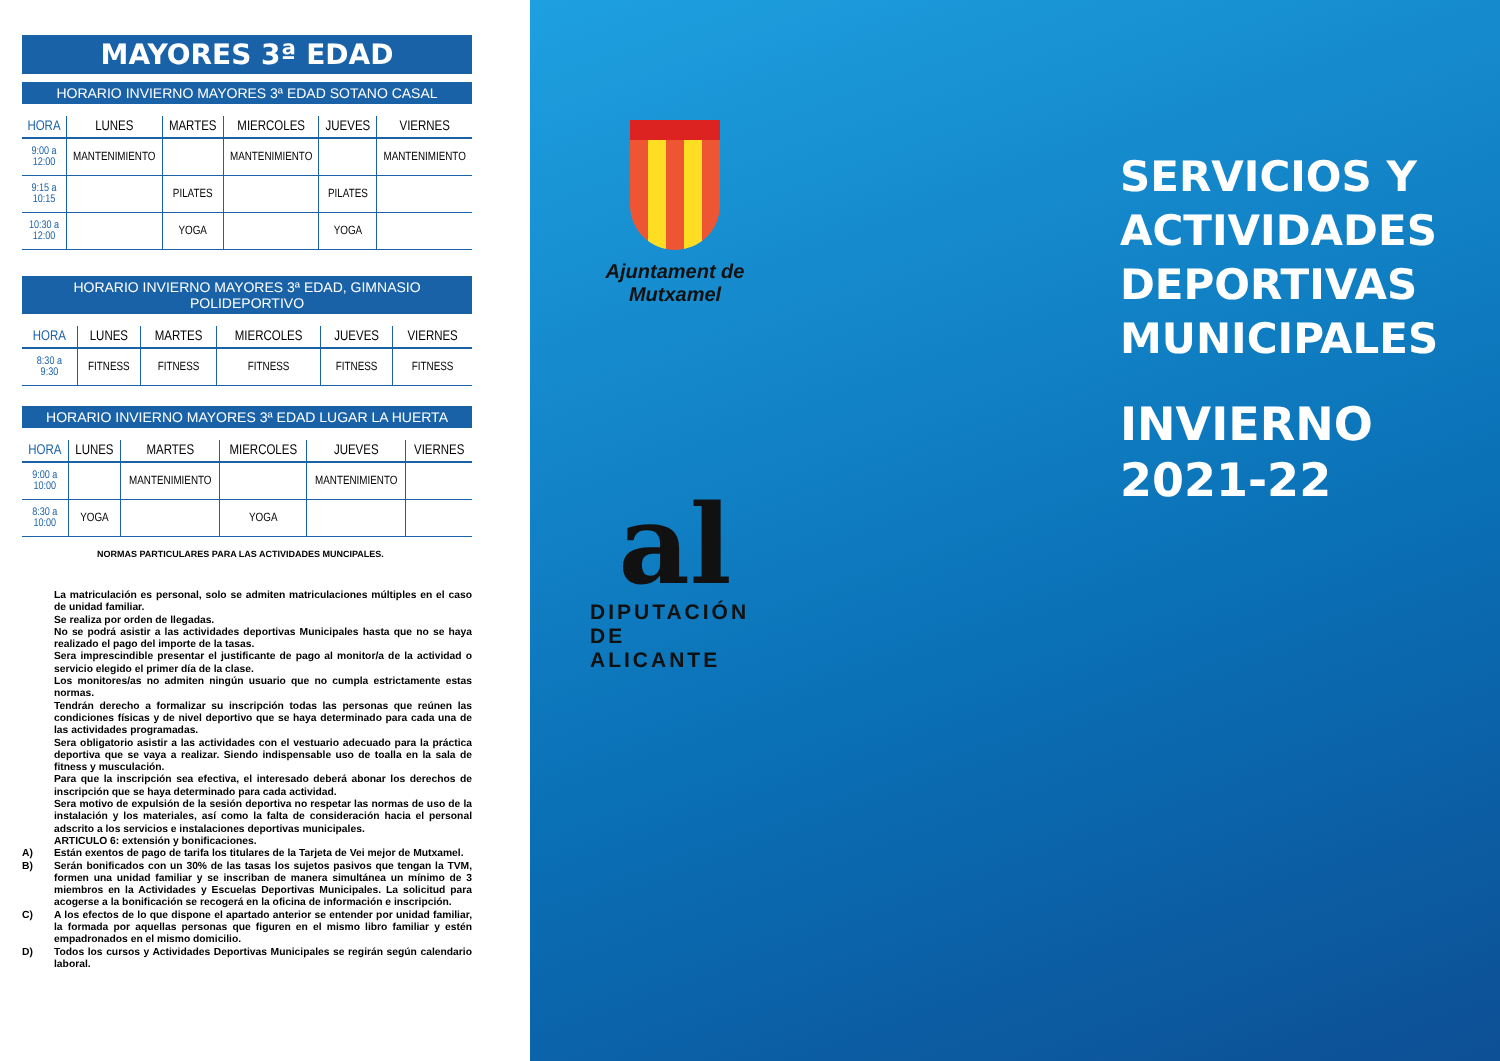MAYORES 3ª EDAD
HORARIO INVIERNO MAYORES 3ª EDAD SOTANO CASAL
| HORA | LUNES | MARTES | MIERCOLES | JUEVES | VIERNES |
| --- | --- | --- | --- | --- | --- |
| 9:00 a 12:00 | MANTENIMIENTO | | MANTENIMIENTO | | MANTENIMIENTO |
| 9:15 a 10:15 | | PILATES | | PILATES | |
| 10:30 a 12:00 | | YOGA | | YOGA | |
HORARIO INVIERNO MAYORES 3ª EDAD, GIMNASIO POLIDEPORTIVO
| HORA | LUNES | MARTES | MIERCOLES | JUEVES | VIERNES |
| --- | --- | --- | --- | --- | --- |
| 8:30 a 9:30 | FITNESS | FITNESS | FITNESS | FITNESS | FITNESS |
HORARIO INVIERNO MAYORES 3ª EDAD LUGAR LA HUERTA
| HORA | LUNES | MARTES | MIERCOLES | JUEVES | VIERNES |
| --- | --- | --- | --- | --- | --- |
| 9:00 a 10:00 | | MANTENIMIENTO | | MANTENIMIENTO | |
| 8:30 a 10:00 | YOGA | | YOGA | | |
NORMAS PARTICULARES PARA LAS ACTIVIDADES MUNCIPALES.
La matriculación es personal, solo se admiten matriculaciones múltiples en el caso de unidad familiar.
Se realiza por orden de llegadas.
No se podrá asistir a las actividades deportivas Municipales hasta que no se haya realizado el pago del importe de la tasas.
Sera imprescindible presentar el justificante de pago al monitor/a de la actividad o servicio elegido el primer día de la clase.
Los monitores/as no admiten ningún usuario que no cumpla estrictamente estas normas.
Tendrán derecho a formalizar su inscripción todas las personas que reúnen las condiciones físicas y de nivel deportivo que se haya determinado para cada una de las actividades programadas.
Sera obligatorio asistir a las actividades con el vestuario adecuado para la práctica deportiva que se vaya a realizar. Siendo indispensable uso de toalla en la sala de fitness y musculación.
Para que la inscripción sea efectiva, el interesado deberá abonar los derechos de inscripción que se haya determinado para cada actividad.
Sera motivo de expulsión de la sesión deportiva no respetar las normas de uso de la instalación y los materiales, así como la falta de consideración hacia el personal adscrito a los servicios e instalaciones deportivas municipales.
ARTICULO 6: extensión y bonificaciones.
A) Están exentos de pago de tarifa los titulares de la Tarjeta de Vei mejor de Mutxamel.
B) Serán bonificados con un 30% de las tasas los sujetos pasivos que tengan la TVM, formen una unidad familiar y se inscriban de manera simultánea un mínimo de 3 miembros en la Actividades y Escuelas Deportivas Municipales. La solicitud para acogerse a la bonificación se recogerá en la oficina de información e inscripción.
C) A los efectos de lo que dispone el apartado anterior se entender por unidad familiar, la formada por aquellas personas que figuren en el mismo libro familiar y estén empadronados en el mismo domicilio.
D) Todos los cursos y Actividades Deportivas Municipales se regirán según calendario laboral.
Ajuntament de
Mutxamel
al
DIPUTACIÓN
DE ALICANTE
SERVICIOS Y
ACTIVIDADES
DEPORTIVAS
MUNICIPALES
INVIERNO
2021-22